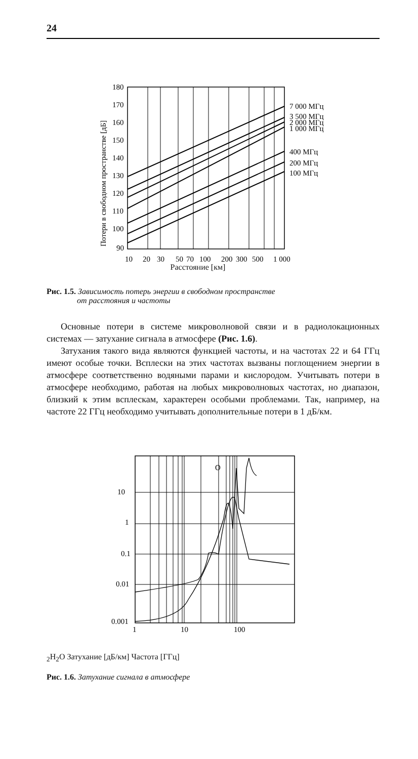24
180
170
160
150
140
130
120
110
100
90
10
20
30
50
70
100
200
300
500
1 000
7 000 МГц
3 500 МГц
2 000 МГц
1 000 МГц
400 МГц
200 МГц
100 МГц
Потери в свободном пространстве [дБ]
Расстояние [км]
Рис. 1.5. Зависимость потерь энергии в свободном пространстве
от расстояния и частоты
Основные потери в системе микроволновой связи и в радиолокационных системах — затухание сигнала в атмосфере (Рис. 1.6).
Затухания такого вида являются функцией частоты, и на частотах 22 и 64 ГГц имеют особые точки. Всплески на этих частотах вызваны поглощением энергии в атмосфере соответственно водяными парами и кислородом. Учитывать потери в атмосфере необходимо, работая на любых микроволновых частотах, но диапазон, близкий к этим всплескам, характерен особыми проблемами. Так, например, на частоте 22 ГГц необходимо учитывать дополнительные потери в 1 дБ/км.
10
1
0.1
0.01
0.001
1
10
100
O2
H2O
Затухание [дБ/км]
Частота [ГГц]
Рис. 1.6. Затухание сигнала в атмосфере